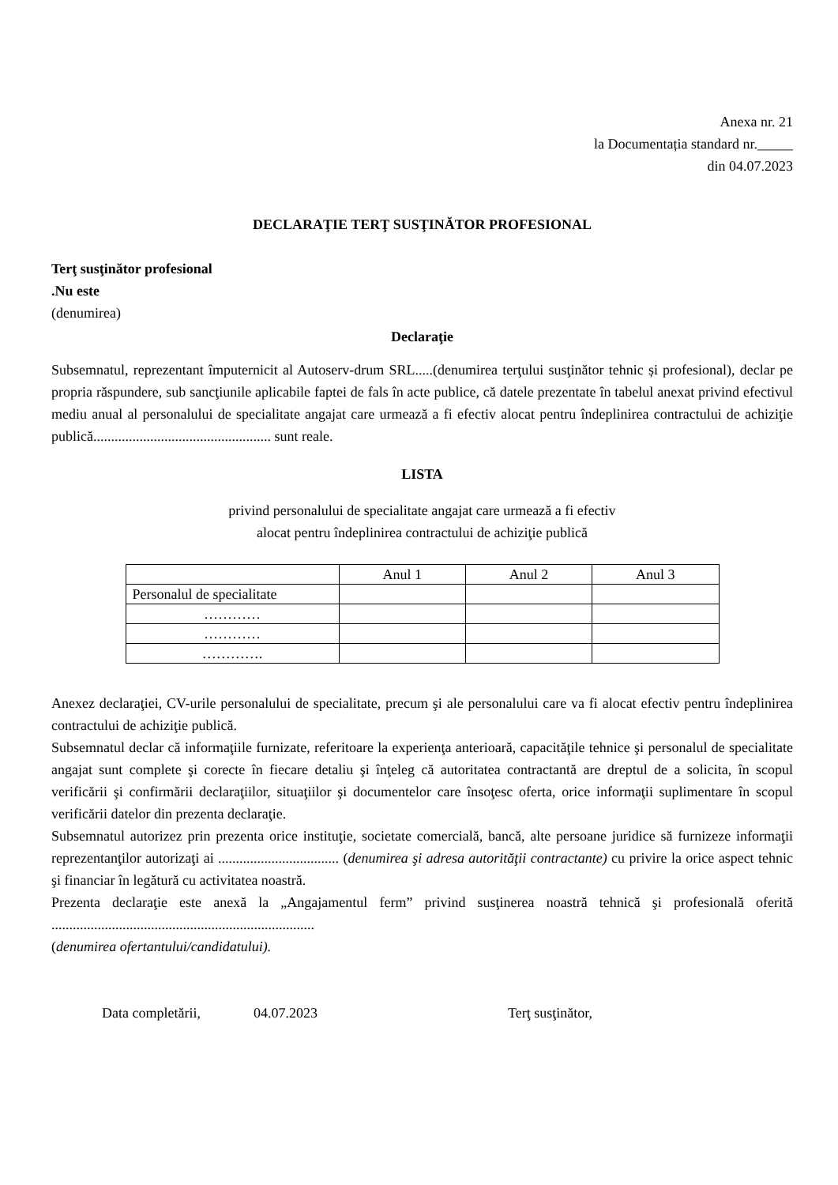Anexa nr. 21
la Documentația standard nr._____
din 04.07.2023
DECLARAŢIE TERŢ SUSŢINĂTOR PROFESIONAL
Terţ susţinător profesional
.Nu este
(denumirea)
Declaraţie
Subsemnatul, reprezentant împuternicit al Autoserv-drum SRL.....(denumirea terţului susţinător tehnic și profesional), declar pe propria răspundere, sub sancţiunile aplicabile faptei de fals în acte publice, că datele prezentate în tabelul anexat privind efectivul mediu anual al personalului de specialitate angajat care urmează a fi efectiv alocat pentru îndeplinirea contractului de achiziţie publică.................................................. sunt reale.
LISTA
privind personalului de specialitate angajat care urmează a fi efectiv
alocat pentru îndeplinirea contractului de achiziţie publică
| | Anul 1 | Anul 2 | Anul 3 |
| Personalul de specialitate | | | |
| ………… | | | |
| ………… | | | |
| …………. | | | |
Anexez declaraţiei, CV-urile personalului de specialitate, precum şi ale personalului care va fi alocat efectiv pentru îndeplinirea contractului de achiziţie publică.
Subsemnatul declar că informaţiile furnizate, referitoare la experienţa anterioară, capacităţile tehnice şi personalul de specialitate angajat sunt complete şi corecte în fiecare detaliu şi înţeleg că autoritatea contractantă are dreptul de a solicita, în scopul verificării şi confirmării declaraţiilor, situaţiilor şi documentelor care însoţesc oferta, orice informaţii suplimentare în scopul verificării datelor din prezenta declaraţie.
Subsemnatul autorizez prin prezenta orice instituţie, societate comercială, bancă, alte persoane juridice să furnizeze informaţii reprezentanţilor autorizaţi ai .................................. (denumirea şi adresa autorităţii contractante) cu privire la orice aspect tehnic şi financiar în legătură cu activitatea noastră.
Prezenta declaraţie este anexă la „Angajamentul ferm” privind susţinerea noastră tehnică şi profesională oferită ..........................................................................
(denumirea ofertantului/candidatului).
Data completării, 04.07.2023 Terţ susţinător,